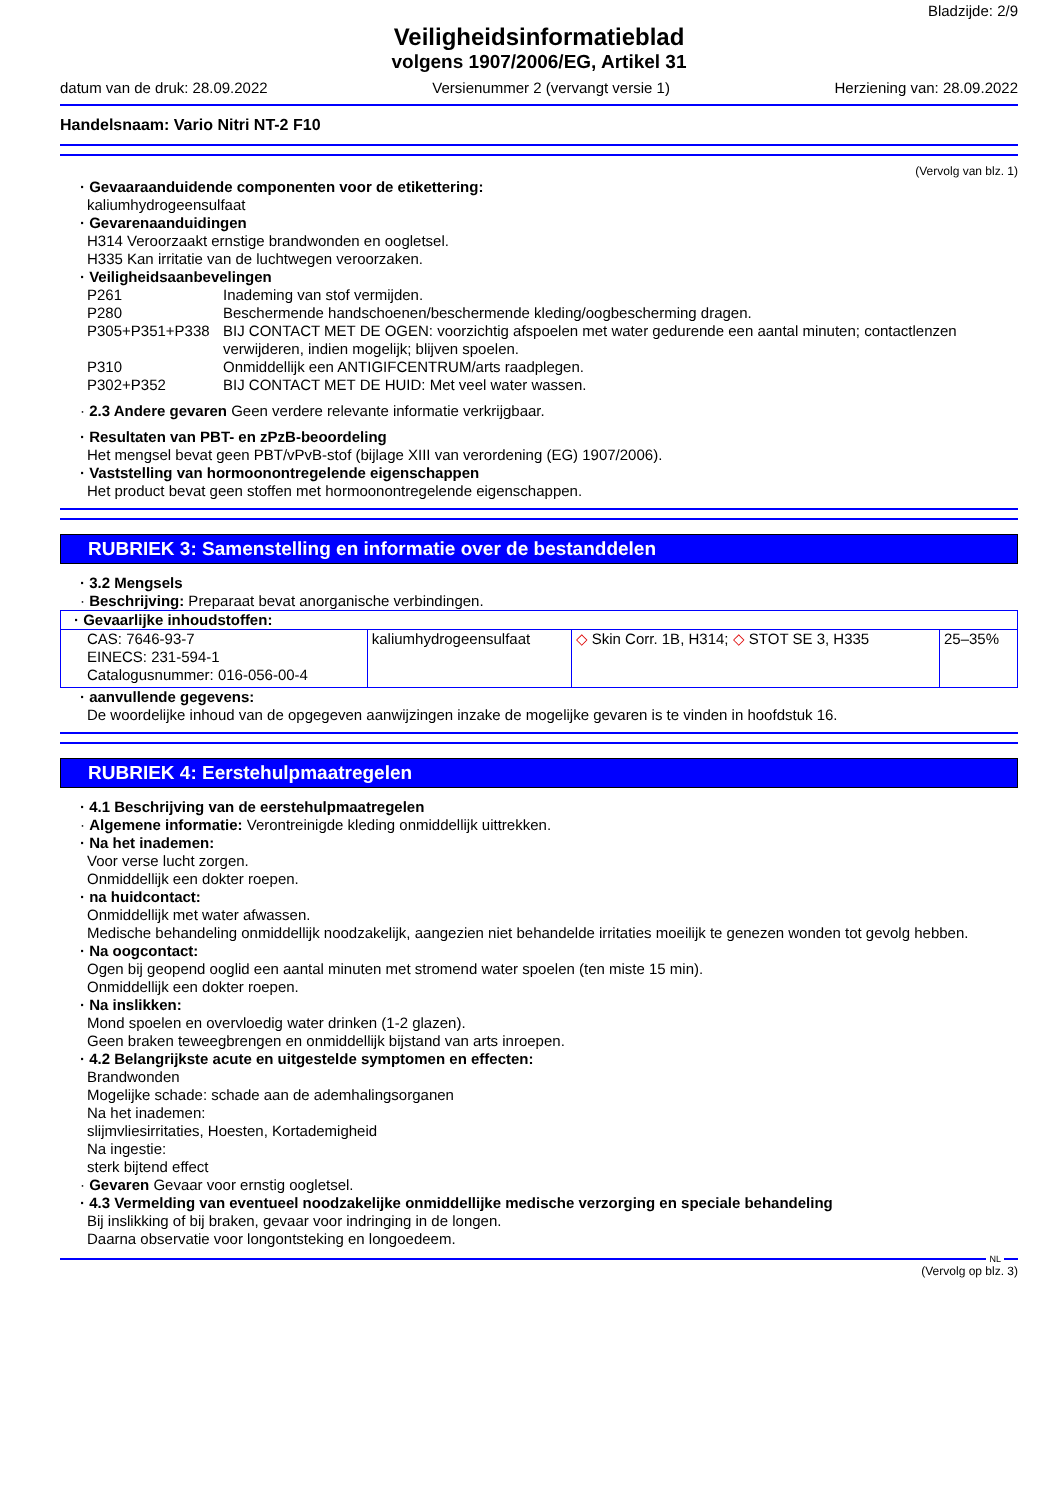Bladzijde: 2/9
Veiligheidsinformatieblad
volgens 1907/2006/EG, Artikel 31
datum van de druk: 28.09.2022 Versienummer 2 (vervangt versie 1) Herziening van: 28.09.2022
Handelsnaam: Vario Nitri NT-2 F10
(Vervolg van blz. 1)
· Gevaaraanduidende componenten voor de etikettering:
kaliumhydrogeensulfaat
· Gevarenaanduidingen
H314 Veroorzaakt ernstige brandwonden en oogletsel.
H335 Kan irritatie van de luchtwegen veroorzaken.
· Veiligheidsaanbevelingen
| P261 | Inademing van stof vermijden. |
| P280 | Beschermende handschoenen/beschermende kleding/oogbescherming dragen. |
| P305+P351+P338 | BIJ CONTACT MET DE OGEN: voorzichtig afspoelen met water gedurende een aantal minuten; contactlenzen verwijderen, indien mogelijk; blijven spoelen. |
| P310 | Onmiddellijk een ANTIGIFCENTRUM/arts raadplegen. |
| P302+P352 | BIJ CONTACT MET DE HUID: Met veel water wassen. |
· 2.3 Andere gevaren Geen verdere relevante informatie verkrijgbaar.
· Resultaten van PBT- en zPzB-beoordeling
Het mengsel bevat geen PBT/vPvB-stof (bijlage XIII van verordening (EG) 1907/2006).
· Vaststelling van hormoonontregelende eigenschappen
Het product bevat geen stoffen met hormoonontregelende eigenschappen.
RUBRIEK 3: Samenstelling en informatie over de bestanddelen
· 3.2 Mengsels
· Beschrijving: Preparaat bevat anorganische verbindingen.
| · Gevaarlijke inhoudstoffen: | | | |
| CAS: 7646-93-7 EINECS: 231-594-1 Catalogusnummer: 016-056-00-4 | kaliumhydrogeensulfaat | ◇ Skin Corr. 1B, H314; ◇ STOT SE 3, H335 | 25–35% |
· aanvullende gegevens:
De woordelijke inhoud van de opgegeven aanwijzingen inzake de mogelijke gevaren is te vinden in hoofdstuk 16.
RUBRIEK 4: Eerstehulpmaatregelen
· 4.1 Beschrijving van de eerstehulpmaatregelen
· Algemene informatie: Verontreinigde kleding onmiddellijk uittrekken.
· Na het inademen:
Voor verse lucht zorgen.
Onmiddellijk een dokter roepen.
· na huidcontact:
Onmiddellijk met water afwassen.
Medische behandeling onmiddellijk noodzakelijk, aangezien niet behandelde irritaties moeilijk te genezen wonden tot gevolg hebben.
· Na oogcontact:
Ogen bij geopend ooglid een aantal minuten met stromend water spoelen (ten miste 15 min).
Onmiddellijk een dokter roepen.
· Na inslikken:
Mond spoelen en overvloedig water drinken (1-2 glazen).
Geen braken teweegbrengen en onmiddellijk bijstand van arts inroepen.
· 4.2 Belangrijkste acute en uitgestelde symptomen en effecten:
Brandwonden
Mogelijke schade: schade aan de ademhalingsorganen
Na het inademen:
slijmvliesirritaties, Hoesten, Kortademigheid
Na ingestie:
sterk bijtend effect
· Gevaren Gevaar voor ernstig oogletsel.
· 4.3 Vermelding van eventueel noodzakelijke onmiddellijke medische verzorging en speciale behandeling
Bij inslikking of bij braken, gevaar voor indringing in de longen.
Daarna observatie voor longontsteking en longoedeem.
NL
(Vervolg op blz. 3)